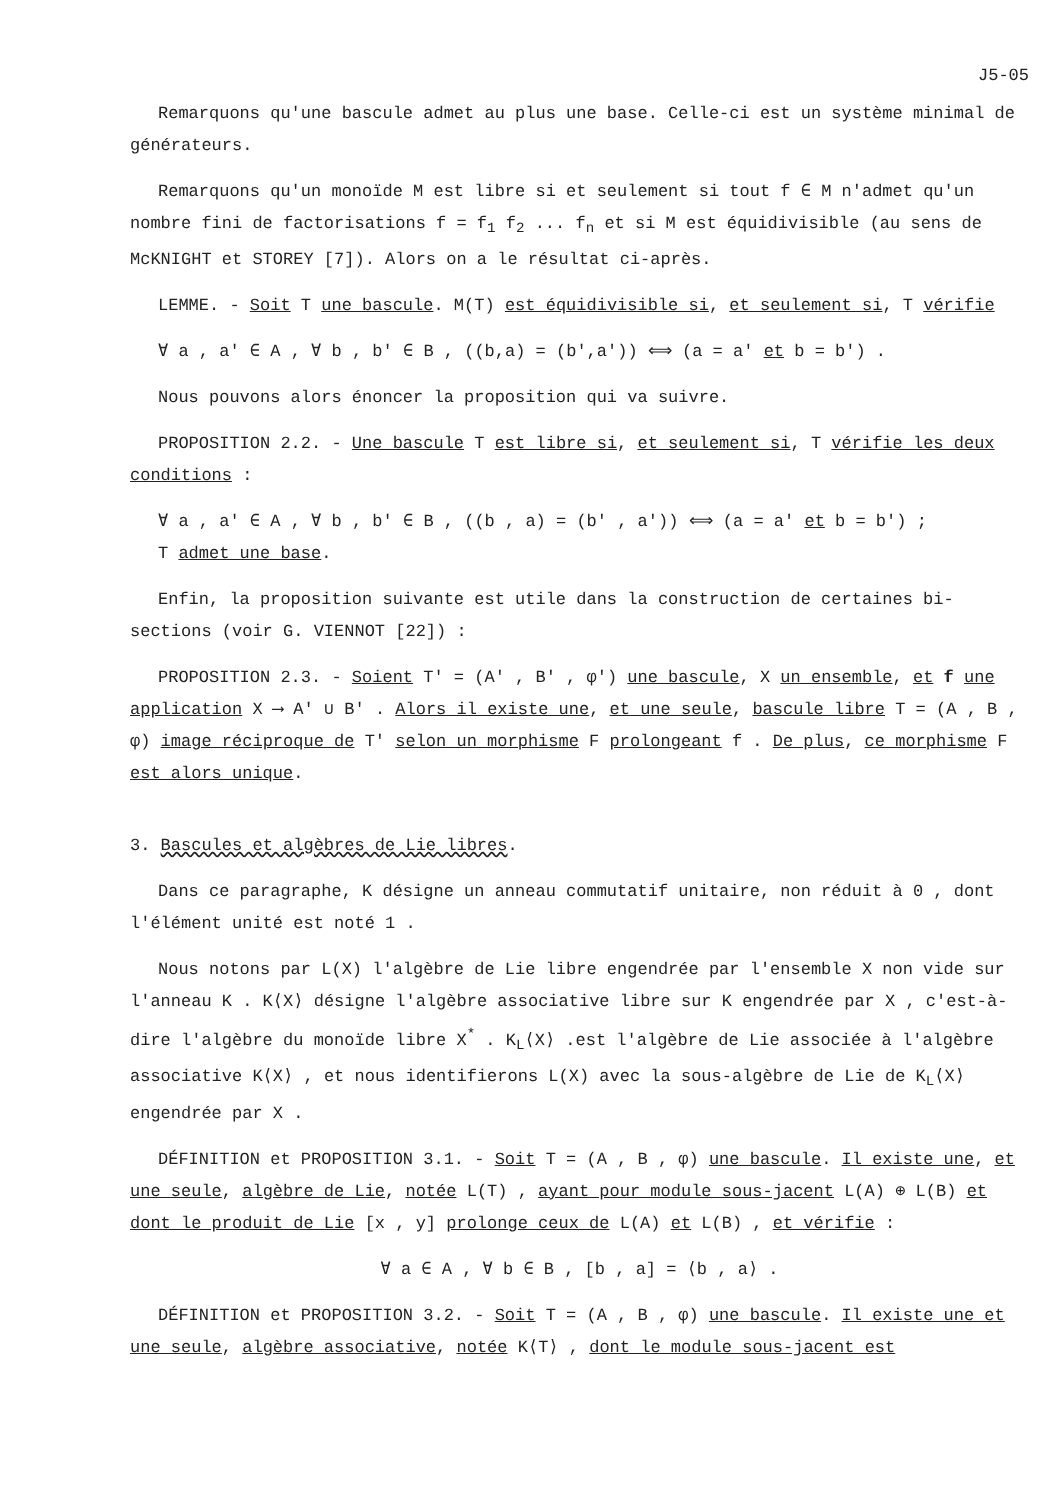J5-05
Remarquons qu'une bascule admet au plus une base. Celle-ci est un système minimal de générateurs.
Remarquons qu'un monoïde M est libre si et seulement si tout f ∈ M n'admet qu'un nombre fini de factorisations f = f<sub>1</sub> f<sub>2</sub> ... f<sub>n</sub> et si M est équidivisible (au sens de McKNIGHT et STOREY [7]). Alors on a le résultat ci-après.
LEMME. - Soit T une bascule. M(T) est équidivisible si, et seulement si, T vérifie
∀ a , a' ∈ A , ∀ b , b' ∈ B , ((b,a) = (b',a')) ⟺ (a = a' et b = b') .
Nous pouvons alors énoncer la proposition qui va suivre.
PROPOSITION 2.2. - Une bascule T est libre si, et seulement si, T vérifie les deux conditions :
∀ a , a' ∈ A , ∀ b , b' ∈ B , ((b , a) = (b' , a')) ⟺ (a = a' et b = b') ;
T admet une base.
Enfin, la proposition suivante est utile dans la construction de certaines bi-sections (voir G. VIENNOT [22]) :
PROPOSITION 2.3. - Soient T' = (A' , B' , φ') une bascule, X un ensemble, et f une application X ⟶ A' ∪ B' . Alors il existe une, et une seule, bascule libre T = (A , B , φ) image réciproque de T' selon un morphisme F prolongeant f . De plus, ce morphisme F est alors unique.
3. Bascules et algèbres de Lie libres.
Dans ce paragraphe, K désigne un anneau commutatif unitaire, non réduit à 0 , dont l'élément unité est noté 1 .
Nous notons par L(X) l'algèbre de Lie libre engendrée par l'ensemble X non vide sur l'anneau K . K⟨X⟩ désigne l'algèbre associative libre sur K engendrée par X , c'est-à-dire l'algèbre du monoïde libre X<sup>*</sup> . K<sub>L</sub>⟨X⟩ .est l'algèbre de Lie associée à l'algèbre associative K⟨X⟩ , et nous identifierons L(X) avec la sous-algèbre de Lie de K<sub>L</sub>⟨X⟩ engendrée par X .
DÉFINITION et PROPOSITION 3.1. - Soit T = (A , B , φ) une bascule. Il existe une, et une seule, algèbre de Lie, notée L(T) , ayant pour module sous-jacent L(A) ⊕ L(B) et dont le produit de Lie [x , y] prolonge ceux de L(A) et L(B) , et vérifie :
∀ a ∈ A , ∀ b ∈ B , [b , a] = ⟨b , a⟩ .
DÉFINITION et PROPOSITION 3.2. - Soit T = (A , B , φ) une bascule. Il existe une et une seule, algèbre associative, notée K⟨T⟩ , dont le module sous-jacent est